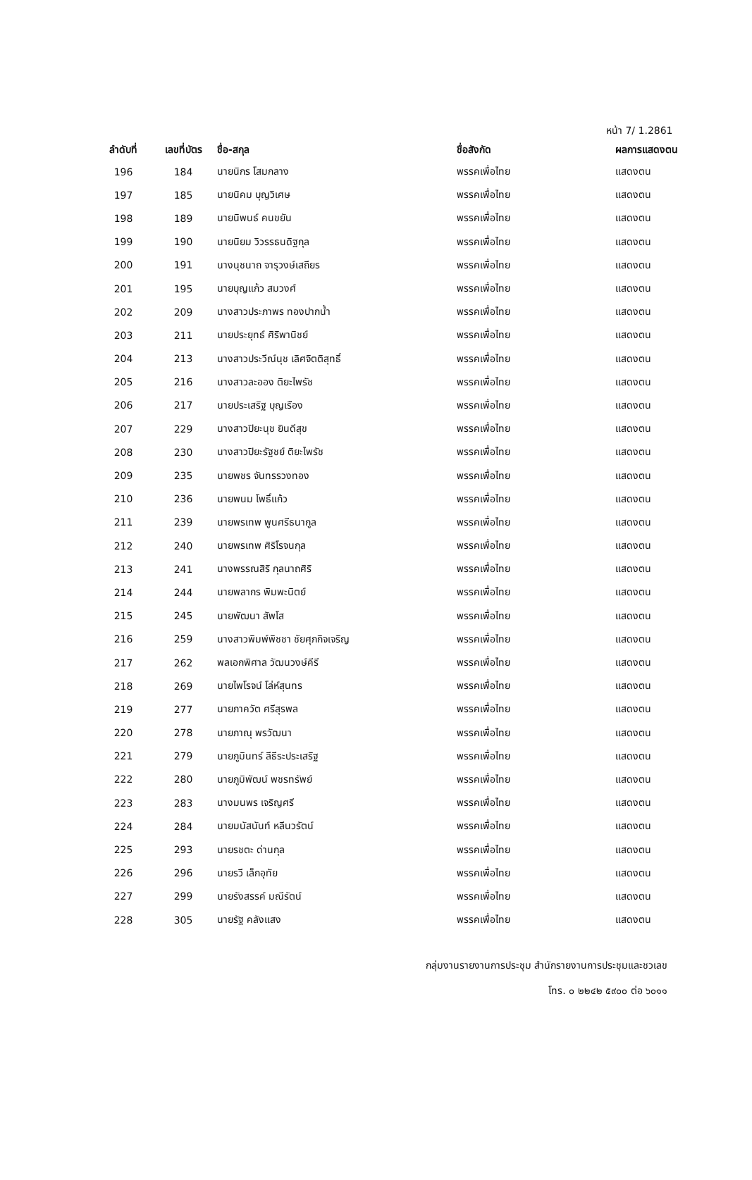หน้า 7/ 1.2861
| ลำดับที่ | เลขที่บัตร | ชื่อ-สกุล | ชื่อสังกัด | ผลการแสดงตน |
| --- | --- | --- | --- | --- |
| 196 | 184 | นายนิกร โสมกลาง | พรรคเพื่อไทย | แสดงตน |
| 197 | 185 | นายนิคม บุญวิเศษ | พรรคเพื่อไทย | แสดงตน |
| 198 | 189 | นายนิพนธ์ คนขยัน | พรรคเพื่อไทย | แสดงตน |
| 199 | 190 | นายนิยม วิวรรธนดิฐกุล | พรรคเพื่อไทย | แสดงตน |
| 200 | 191 | นางนุชนาถ จารุวงษ์เสถียร | พรรคเพื่อไทย | แสดงตน |
| 201 | 195 | นายบุญแก้ว สมวงศ์ | พรรคเพื่อไทย | แสดงตน |
| 202 | 209 | นางสาวประภาพร ทองปากน้ำ | พรรคเพื่อไทย | แสดงตน |
| 203 | 211 | นายประยุทธ์ ศิริพานิชย์ | พรรคเพื่อไทย | แสดงตน |
| 204 | 213 | นางสาวประวีณ์นุช เลิศจิตติสุทธิ์ | พรรคเพื่อไทย | แสดงตน |
| 205 | 216 | นางสาวละออง ติยะไพรัช | พรรคเพื่อไทย | แสดงตน |
| 206 | 217 | นายประเสริฐ บุญเรือง | พรรคเพื่อไทย | แสดงตน |
| 207 | 229 | นางสาวปิยะนุช ยินดีสุข | พรรคเพื่อไทย | แสดงตน |
| 208 | 230 | นางสาวปิยะรัฐชย์ ติยะไพรัช | พรรคเพื่อไทย | แสดงตน |
| 209 | 235 | นายพชร จันทรรวงทอง | พรรคเพื่อไทย | แสดงตน |
| 210 | 236 | นายพนม โพธิ์แก้ว | พรรคเพื่อไทย | แสดงตน |
| 211 | 239 | นายพรเทพ พูนศรีธนากูล | พรรคเพื่อไทย | แสดงตน |
| 212 | 240 | นายพรเทพ ศิริโรจนกุล | พรรคเพื่อไทย | แสดงตน |
| 213 | 241 | นางพรรณสิริ กุลนาถศิริ | พรรคเพื่อไทย | แสดงตน |
| 214 | 244 | นายพลากร พิมพะนิตย์ | พรรคเพื่อไทย | แสดงตน |
| 215 | 245 | นายพัฒนา สัพโส | พรรคเพื่อไทย | แสดงตน |
| 216 | 259 | นางสาวพิมพ์พิชชา ชัยศุภกิจเจริญ | พรรคเพื่อไทย | แสดงตน |
| 217 | 262 | พลเอกพิศาล วัฒนวงษ์คีรี | พรรคเพื่อไทย | แสดงตน |
| 218 | 269 | นายไพโรจน์ โล่ห์สุนทร | พรรคเพื่อไทย | แสดงตน |
| 219 | 277 | นายภาควัต ศรีสุรพล | พรรคเพื่อไทย | แสดงตน |
| 220 | 278 | นายภาณุ พรวัฒนา | พรรคเพื่อไทย | แสดงตน |
| 221 | 279 | นายภูมินทร์ ลีธีระประเสริฐ | พรรคเพื่อไทย | แสดงตน |
| 222 | 280 | นายภูมิพัฒน์ พชรทรัพย์ | พรรคเพื่อไทย | แสดงตน |
| 223 | 283 | นางมนพร เจริญศรี | พรรคเพื่อไทย | แสดงตน |
| 224 | 284 | นายมนัสนันท์ หลีนวรัตน์ | พรรคเพื่อไทย | แสดงตน |
| 225 | 293 | นายรชตะ ด่านกุล | พรรคเพื่อไทย | แสดงตน |
| 226 | 296 | นายรวี เล็กอุทัย | พรรคเพื่อไทย | แสดงตน |
| 227 | 299 | นายรังสรรค์ มณีรัตน์ | พรรคเพื่อไทย | แสดงตน |
| 228 | 305 | นายรัฐ คลังแสง | พรรคเพื่อไทย | แสดงตน |
กลุ่มงานรายงานการประชุม สำนักรายงานการประชุมและชวเลข
โทร. ๐ ๒๒๔๒ ๕๙๐๐ ต่อ ๖๐๑๑